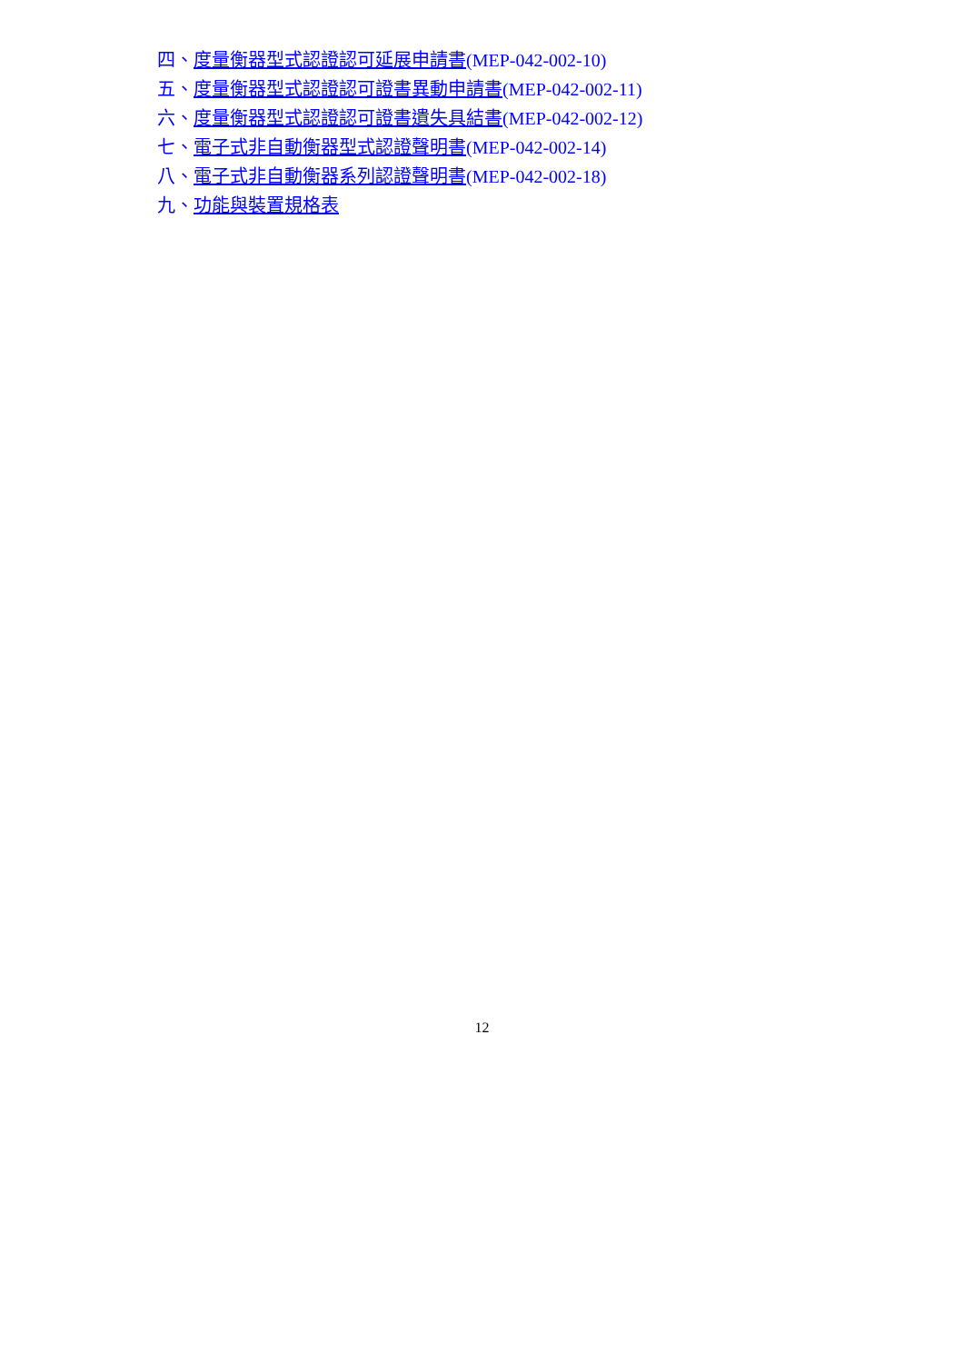四、度量衡器型式認證認可延展申請書(MEP-042-002-10)
五、度量衡器型式認證認可證書異動申請書(MEP-042-002-11)
六、度量衡器型式認證認可證書遺失具結書(MEP-042-002-12)
七、電子式非自動衡器型式認證聲明書(MEP-042-002-14)
八、電子式非自動衡器系列認證聲明書(MEP-042-002-18)
九、功能與裝置規格表
12